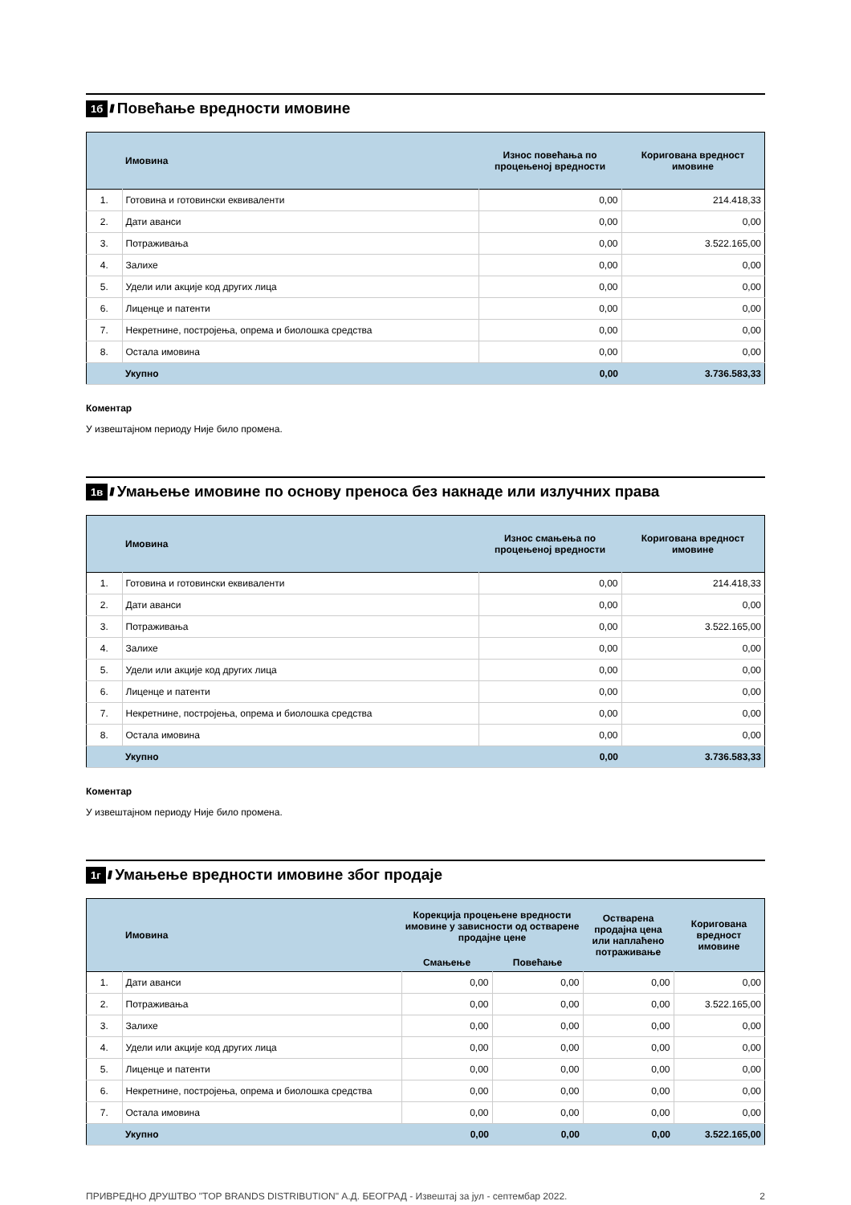1б ////
Повећање вредности имовине
| | Имовина | Износ повећања по процењеној вредности | Коригована вредност имовине |
| --- | --- | --- | --- |
| 1. | Готовина и готовински еквиваленти | 0,00 | 214.418,33 |
| 2. | Дати аванси | 0,00 | 0,00 |
| 3. | Потраживања | 0,00 | 3.522.165,00 |
| 4. | Залихе | 0,00 | 0,00 |
| 5. | Удели или акције код других лица | 0,00 | 0,00 |
| 6. | Лиценце и патенти | 0,00 | 0,00 |
| 7. | Некретнине, постројења, опрема и биолошка средства | 0,00 | 0,00 |
| 8. | Остала имовина | 0,00 | 0,00 |
| | Укупно | 0,00 | 3.736.583,33 |
Коментар
У извештајном периоду Није било промена.
1в ////
Умањење имовине по основу преноса без накнаде или излучних права
| | Имовина | Износ смањења по процењеној вредности | Коригована вредност имовине |
| --- | --- | --- | --- |
| 1. | Готовина и готовински еквиваленти | 0,00 | 214.418,33 |
| 2. | Дати аванси | 0,00 | 0,00 |
| 3. | Потраживања | 0,00 | 3.522.165,00 |
| 4. | Залихе | 0,00 | 0,00 |
| 5. | Удели или акције код других лица | 0,00 | 0,00 |
| 6. | Лиценце и патенти | 0,00 | 0,00 |
| 7. | Некретнине, постројења, опрема и биолошка средства | 0,00 | 0,00 |
| 8. | Остала имовина | 0,00 | 0,00 |
| | Укупно | 0,00 | 3.736.583,33 |
Коментар
У извештајном периоду Није било промена.
1г ////
Умањење вредности имовине због продаје
| | Имовина | Корекција процењене вредности имовине у зависности од остварене продајне цене | | Остварена продајна цена или наплаћено потраживање | Коригована вредност имовине |
| --- | --- | --- | --- | --- | --- |
| | | Смањење | Повећање | | |
| 1. | Дати аванси | 0,00 | 0,00 | 0,00 | 0,00 |
| 2. | Потраживања | 0,00 | 0,00 | 0,00 | 3.522.165,00 |
| 3. | Залихе | 0,00 | 0,00 | 0,00 | 0,00 |
| 4. | Удели или акције код других лица | 0,00 | 0,00 | 0,00 | 0,00 |
| 5. | Лиценце и патенти | 0,00 | 0,00 | 0,00 | 0,00 |
| 6. | Некретнине, постројења, опрема и биолошка средства | 0,00 | 0,00 | 0,00 | 0,00 |
| 7. | Остала имовина | 0,00 | 0,00 | 0,00 | 0,00 |
| | Укупно | 0,00 | 0,00 | 0,00 | 3.522.165,00 |
ПРИВРЕДНО ДРУШТВО "TOP BRANDS DISTRIBUTION" А.Д. БЕОГРАД - Извештај за јул - септембар 2022. 2